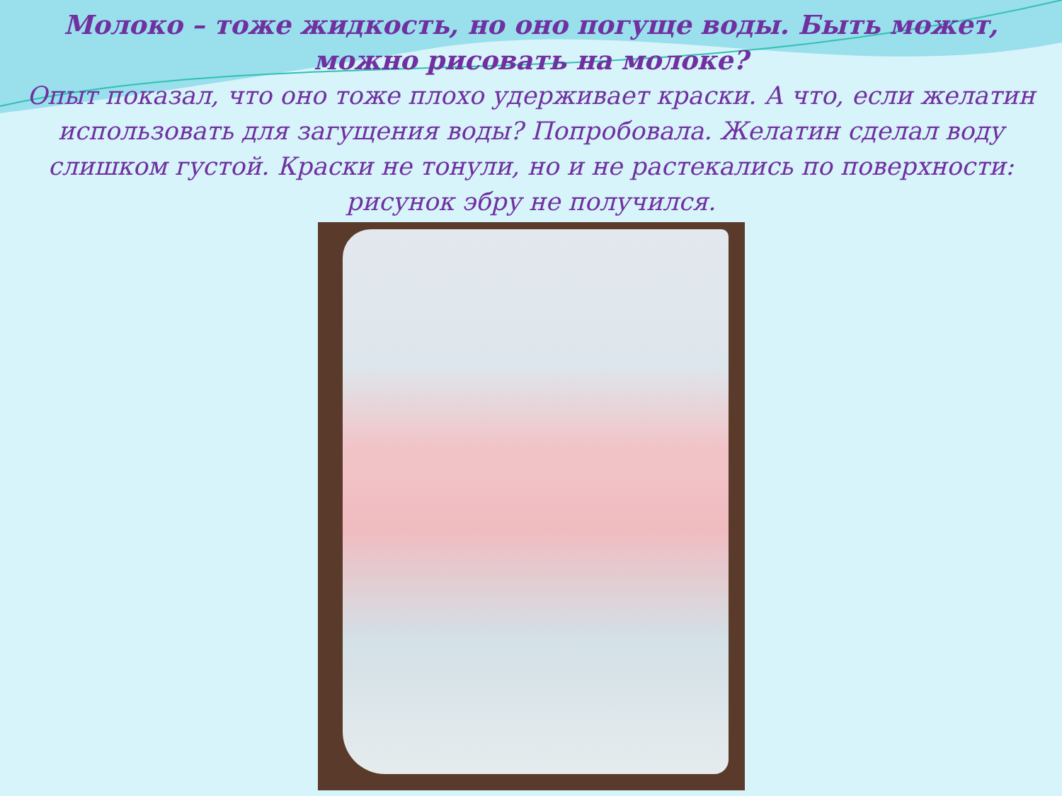Молоко – тоже жидкость, но оно погуще воды. Быть может, можно рисовать на молоке?
Опыт показал, что оно тоже плохо удерживает краски. А что, если желатин использовать для загущения воды? Попробовала. Желатин сделал воду слишком густой. Краски не тонули, но и не растекались по поверхности: рисунок эбру не получился.